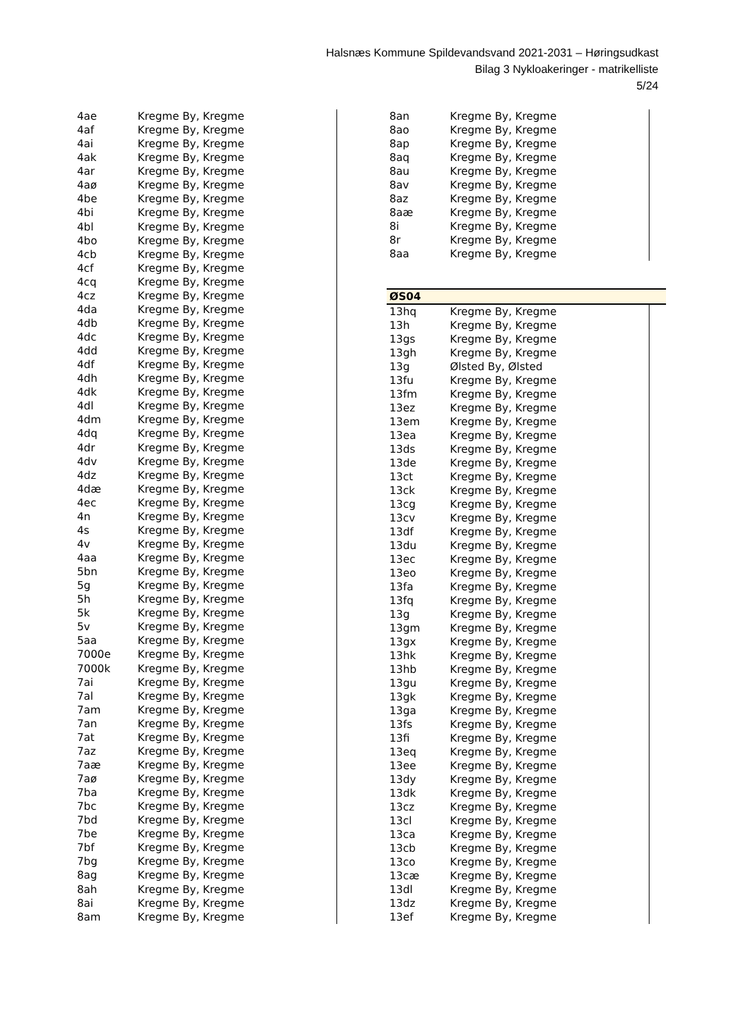Halsnæs Kommune Spildevandsvand 2021-2031 – Høringsudkast
Bilag 3 Nykloakeringer - matrikelliste
5/24
| 4ae | Kregme By, Kregme |
| 4af | Kregme By, Kregme |
| 4ai | Kregme By, Kregme |
| 4ak | Kregme By, Kregme |
| 4ar | Kregme By, Kregme |
| 4aø | Kregme By, Kregme |
| 4be | Kregme By, Kregme |
| 4bi | Kregme By, Kregme |
| 4bl | Kregme By, Kregme |
| 4bo | Kregme By, Kregme |
| 4cb | Kregme By, Kregme |
| 4cf | Kregme By, Kregme |
| 4cq | Kregme By, Kregme |
| 4cz | Kregme By, Kregme |
| 4da | Kregme By, Kregme |
| 4db | Kregme By, Kregme |
| 4dc | Kregme By, Kregme |
| 4dd | Kregme By, Kregme |
| 4df | Kregme By, Kregme |
| 4dh | Kregme By, Kregme |
| 4dk | Kregme By, Kregme |
| 4dl | Kregme By, Kregme |
| 4dm | Kregme By, Kregme |
| 4dq | Kregme By, Kregme |
| 4dr | Kregme By, Kregme |
| 4dv | Kregme By, Kregme |
| 4dz | Kregme By, Kregme |
| 4dæ | Kregme By, Kregme |
| 4ec | Kregme By, Kregme |
| 4n | Kregme By, Kregme |
| 4s | Kregme By, Kregme |
| 4v | Kregme By, Kregme |
| 4aa | Kregme By, Kregme |
| 5bn | Kregme By, Kregme |
| 5g | Kregme By, Kregme |
| 5h | Kregme By, Kregme |
| 5k | Kregme By, Kregme |
| 5v | Kregme By, Kregme |
| 5aa | Kregme By, Kregme |
| 7000e | Kregme By, Kregme |
| 7000k | Kregme By, Kregme |
| 7ai | Kregme By, Kregme |
| 7al | Kregme By, Kregme |
| 7am | Kregme By, Kregme |
| 7an | Kregme By, Kregme |
| 7at | Kregme By, Kregme |
| 7az | Kregme By, Kregme |
| 7aæ | Kregme By, Kregme |
| 7aø | Kregme By, Kregme |
| 7ba | Kregme By, Kregme |
| 7bc | Kregme By, Kregme |
| 7bd | Kregme By, Kregme |
| 7be | Kregme By, Kregme |
| 7bf | Kregme By, Kregme |
| 7bg | Kregme By, Kregme |
| 8ag | Kregme By, Kregme |
| 8ah | Kregme By, Kregme |
| 8ai | Kregme By, Kregme |
| 8am | Kregme By, Kregme |
| 8an | Kregme By, Kregme |
| 8ao | Kregme By, Kregme |
| 8ap | Kregme By, Kregme |
| 8aq | Kregme By, Kregme |
| 8au | Kregme By, Kregme |
| 8av | Kregme By, Kregme |
| 8az | Kregme By, Kregme |
| 8aæ | Kregme By, Kregme |
| 8i | Kregme By, Kregme |
| 8r | Kregme By, Kregme |
| 8aa | Kregme By, Kregme |
| ØS04 |
| 13hq | Kregme By, Kregme |
| 13h | Kregme By, Kregme |
| 13gs | Kregme By, Kregme |
| 13gh | Kregme By, Kregme |
| 13g | Ølsted By, Ølsted |
| 13fu | Kregme By, Kregme |
| 13fm | Kregme By, Kregme |
| 13ez | Kregme By, Kregme |
| 13em | Kregme By, Kregme |
| 13ea | Kregme By, Kregme |
| 13ds | Kregme By, Kregme |
| 13de | Kregme By, Kregme |
| 13ct | Kregme By, Kregme |
| 13ck | Kregme By, Kregme |
| 13cg | Kregme By, Kregme |
| 13cv | Kregme By, Kregme |
| 13df | Kregme By, Kregme |
| 13du | Kregme By, Kregme |
| 13ec | Kregme By, Kregme |
| 13eo | Kregme By, Kregme |
| 13fa | Kregme By, Kregme |
| 13fq | Kregme By, Kregme |
| 13g | Kregme By, Kregme |
| 13gm | Kregme By, Kregme |
| 13gx | Kregme By, Kregme |
| 13hk | Kregme By, Kregme |
| 13hb | Kregme By, Kregme |
| 13gu | Kregme By, Kregme |
| 13gk | Kregme By, Kregme |
| 13ga | Kregme By, Kregme |
| 13fs | Kregme By, Kregme |
| 13fi | Kregme By, Kregme |
| 13eq | Kregme By, Kregme |
| 13ee | Kregme By, Kregme |
| 13dy | Kregme By, Kregme |
| 13dk | Kregme By, Kregme |
| 13cz | Kregme By, Kregme |
| 13cl | Kregme By, Kregme |
| 13ca | Kregme By, Kregme |
| 13cb | Kregme By, Kregme |
| 13co | Kregme By, Kregme |
| 13cæ | Kregme By, Kregme |
| 13dl | Kregme By, Kregme |
| 13dz | Kregme By, Kregme |
| 13ef | Kregme By, Kregme |